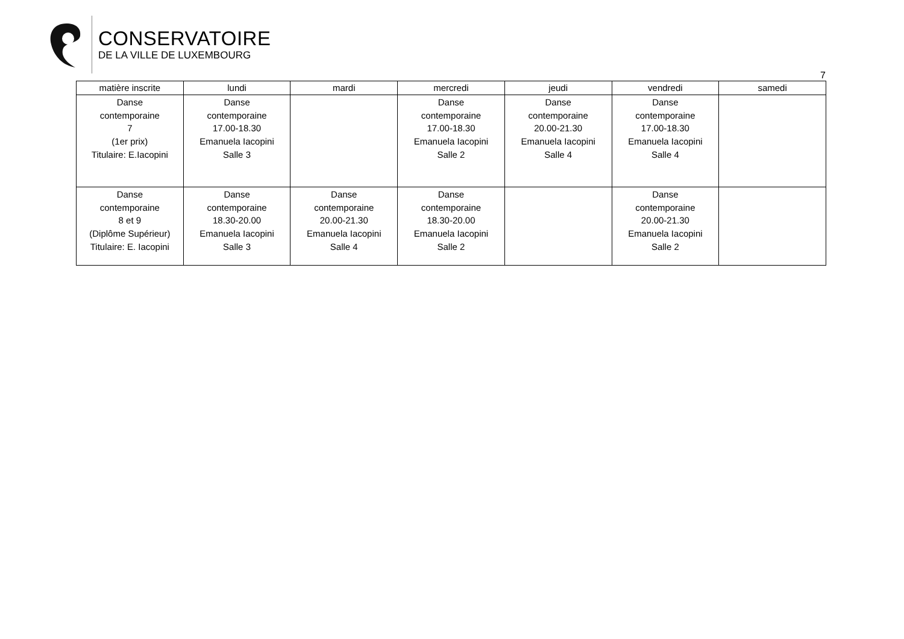CONSERVATOIRE
DE LA VILLE DE LUXEMBOURG
7
| matière inscrite | lundi | mardi | mercredi | jeudi | vendredi | samedi |
| --- | --- | --- | --- | --- | --- | --- |
| Danse contemporaine 7 (1er prix) Titulaire: E.Iacopini | Danse contemporaine 17.00-18.30 Emanuela Iacopini Salle 3 | | Danse contemporaine 17.00-18.30 Emanuela Iacopini Salle 2 | Danse contemporaine 20.00-21.30 Emanuela Iacopini Salle 4 | Danse contemporaine 17.00-18.30 Emanuela Iacopini Salle 4 | |
| Danse contemporaine 8 et 9 (Diplôme Supérieur) Titulaire: E. Iacopini | Danse contemporaine 18.30-20.00 Emanuela Iacopini Salle 3 | Danse contemporaine 20.00-21.30 Emanuela Iacopini Salle 4 | Danse contemporaine 18.30-20.00 Emanuela Iacopini Salle 2 | | Danse contemporaine 20.00-21.30 Emanuela Iacopini Salle 2 | |